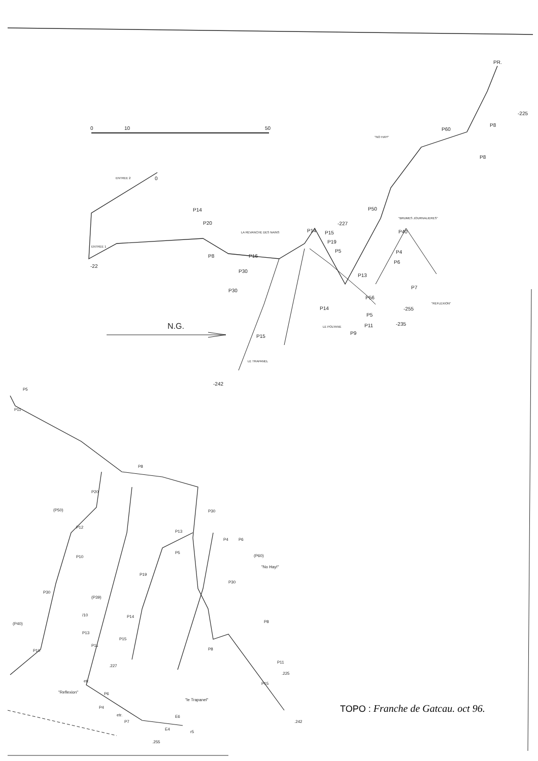0
10
50
ENTREE 2
0
P14
P20
ENTREE 1
-22
P8
LA REVANCHE DES NAINS
P16
P30
P30
N.G.
P15
LE TRAPANEL
-242
P14
-227
P15
P19
P5
P13
P14
LE POLYANE
P9
P11
P56
P5
P50
"BRUMES JOURNALIERES"
P40
P4
P6
P7
"REFLEXION"
-255
-235
"NO HAY!"
P60
P8
P8
-225
PR.
P5
P11
P8
P20
(P50)
P12
P10
P30
(P39)
/10
(P40)
P13
P11
P10
etr.
"Reflexion"
P6
P4
etr.
P7
.255
E6
E4
r5
P30
P13
P4
P6
P5
(P60)
"No Hay!"
P19
P30
P14
P8
P15
P8
.227
P11
.225
P15
"le Trapanel"
.242
TOPO : Franche de Gatcau. oct 96.